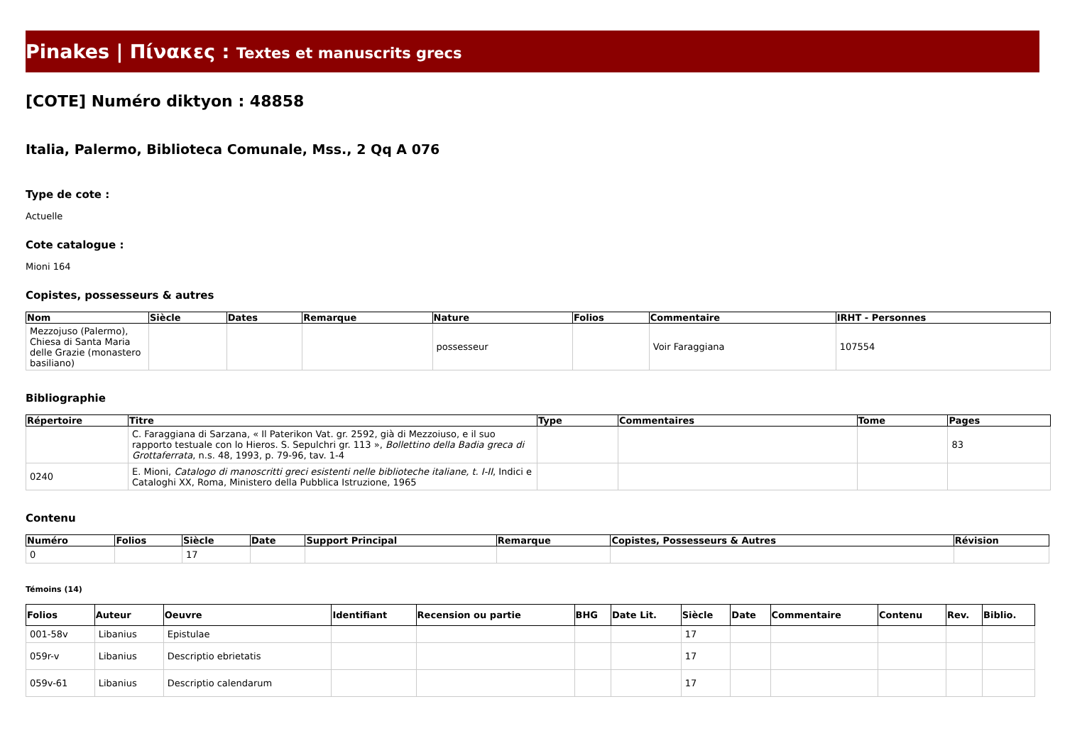Pinakes | Πίνακες : Textes et manuscrits grecs
[COTE] Numéro diktyon : 48858
Italia, Palermo, Biblioteca Comunale, Mss., 2 Qq A 076
Type de cote :
Actuelle
Cote catalogue :
Mioni 164
Copistes, possesseurs & autres
| Nom | Siècle | Dates | Remarque | Nature | Folios | Commentaire | IRHT - Personnes |
| --- | --- | --- | --- | --- | --- | --- | --- |
| Mezzojuso (Palermo), Chiesa di Santa Maria delle Grazie (monastero basiliano) | | | | possesseur | | Voir Faraggiana | 107554 |
Bibliographie
| Répertoire | Titre | Type | Commentaires | Tome | Pages |
| --- | --- | --- | --- | --- | --- |
| | C. Faraggiana di Sarzana, « Il Paterikon Vat. gr. 2592, già di Mezzoiuso, e il suo rapporto testuale con lo Hieros. S. Sepulchri gr. 113 », Bollettino della Badia greca di Grottaferrata , n.s. 48, 1993, p. 79-96, tav. 1-4 | | | | 83 |
| 0240 | E. Mioni, Catalogo di manoscritti greci esistenti nelle biblioteche italiane, t. I-II , Indici e Cataloghi XX, Roma, Ministero della Pubblica Istruzione, 1965 | | | | |
Contenu
| Numéro | Folios | Siècle | Date | Support Principal | Remarque | Copistes, Possesseurs & Autres | Révision |
| --- | --- | --- | --- | --- | --- | --- | --- |
| 0 | | 17 | | | | | |
Témoins (14)
| Folios | Auteur | Oeuvre | Identifiant | Recension ou partie | BHG | Date Lit. | Siècle | Date | Commentaire | Contenu | Rev. | Biblio. |
| --- | --- | --- | --- | --- | --- | --- | --- | --- | --- | --- | --- | --- |
| 001-58v | Libanius | Epistulae | | | | | 17 | | | | | |
| 059r-v | Libanius | Descriptio ebrietatis | | | | | 17 | | | | | |
| 059v-61 | Libanius | Descriptio calendarum | | | | | 17 | | | | | |